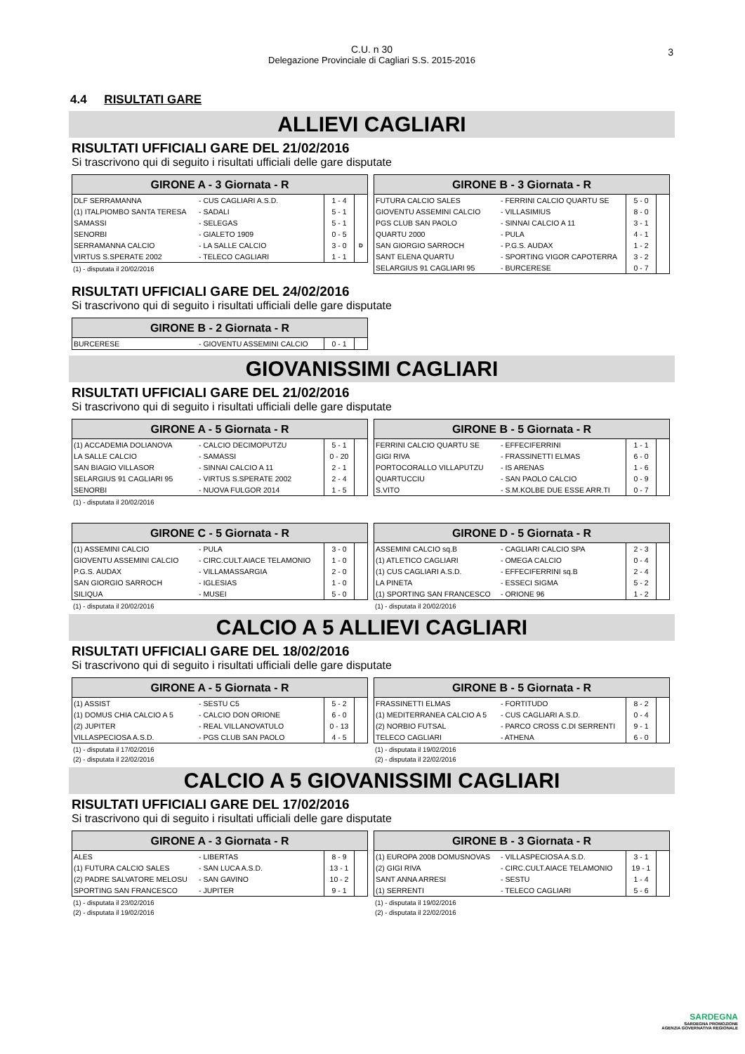C.U. n 30
Delegazione Provinciale di Cagliari S.S. 2015-2016
3
4.4 RISULTATI GARE
ALLIEVI CAGLIARI
RISULTATI UFFICIALI GARE DEL 21/02/2016
Si trascrivono qui di seguito i risultati ufficiali delle gare disputate
| GIRONE A - 3 Giornata - R | | | |
| --- | --- | --- | --- |
| DLF SERRAMANNA | - CUS CAGLIARI A.S.D. | 1 - 4 | |
| (1) ITALPIOMBO SANTA TERESA | - SADALI | 5 - 1 | |
| SAMASSI | - SELEGAS | 5 - 1 | |
| SENORBI | - GIALETO 1909 | 0 - 5 | |
| SERRAMANNA CALCIO | - LA SALLE CALCIO | 3 - 0 | D |
| VIRTUS S.SPERATE 2002 | - TELECO CAGLIARI | 1 - 1 | |
(1) - disputata il 20/02/2016
| GIRONE B - 3 Giornata - R | | | |
| --- | --- | --- | --- |
| FUTURA CALCIO SALES | - FERRINI CALCIO QUARTU SE | 5 - 0 | |
| GIOVENTU ASSEMINI CALCIO | - VILLASIMIUS | 8 - 0 | |
| PGS CLUB SAN PAOLO | - SINNAI CALCIO A 11 | 3 - 1 | |
| QUARTU 2000 | - PULA | 4 - 1 | |
| SAN GIORGIO SARROCH | - P.G.S. AUDAX | 1 - 2 | |
| SANT ELENA QUARTU | - SPORTING VIGOR CAPOTERRA | 3 - 2 | |
| SELARGIUS 91 CAGLIARI 95 | - BURCERESE | 0 - 7 | |
RISULTATI UFFICIALI GARE DEL 24/02/2016
Si trascrivono qui di seguito i risultati ufficiali delle gare disputate
| GIRONE B - 2 Giornata - R | | | |
| --- | --- | --- | --- |
| BURCERESE | - GIOVENTU ASSEMINI CALCIO | 0 - 1 | |
GIOVANISSIMI CAGLIARI
RISULTATI UFFICIALI GARE DEL 21/02/2016
Si trascrivono qui di seguito i risultati ufficiali delle gare disputate
| GIRONE A - 5 Giornata - R | | | |
| --- | --- | --- | --- |
| (1) ACCADEMIA DOLIANOVA | - CALCIO DECIMOPUTZU | 5 - 1 | |
| LA SALLE CALCIO | - SAMASSI | 0 - 20 | |
| SAN BIAGIO VILLASOR | - SINNAI CALCIO A 11 | 2 - 1 | |
| SELARGIUS 91 CAGLIARI 95 | - VIRTUS S.SPERATE 2002 | 2 - 4 | |
| SENORBI | - NUOVA FULGOR 2014 | 1 - 5 | |
(1) - disputata il 20/02/2016
| GIRONE B - 5 Giornata - R | | | |
| --- | --- | --- | --- |
| FERRINI CALCIO QUARTU SE | - EFFECIFERRINI | 1 - 1 | |
| GIGI RIVA | - FRASSINETTI ELMAS | 6 - 0 | |
| PORTOCORALLO VILLAPUTZU | - IS ARENAS | 1 - 6 | |
| QUARTUCCIU | - SAN PAOLO CALCIO | 0 - 9 | |
| S.VITO | - S.M.KOLBE DUE ESSE ARR.TI | 0 - 7 | |
| GIRONE C - 5 Giornata - R | | | |
| --- | --- | --- | --- |
| (1) ASSEMINI CALCIO | - PULA | 3 - 0 | |
| GIOVENTU ASSEMINI CALCIO | - CIRC.CULT.AIACE TELAMONIO | 1 - 0 | |
| P.G.S. AUDAX | - VILLAMASSARGIA | 2 - 0 | |
| SAN GIORGIO SARROCH | - IGLESIAS | 1 - 0 | |
| SILIQUA | - MUSEI | 5 - 0 | |
(1) - disputata il 20/02/2016
| GIRONE D - 5 Giornata - R | | | |
| --- | --- | --- | --- |
| ASSEMINI CALCIO sq.B | - CAGLIARI CALCIO SPA | 2 - 3 | |
| (1) ATLETICO CAGLIARI | - OMEGA CALCIO | 0 - 4 | |
| (1) CUS CAGLIARI A.S.D. | - EFFECIFERRINI sq.B | 2 - 4 | |
| LA PINETA | - ESSECI SIGMA | 5 - 2 | |
| (1) SPORTING SAN FRANCESCO | - ORIONE 96 | 1 - 2 | |
(1) - disputata il 20/02/2016
CALCIO A 5 ALLIEVI CAGLIARI
RISULTATI UFFICIALI GARE DEL 18/02/2016
Si trascrivono qui di seguito i risultati ufficiali delle gare disputate
| GIRONE A - 5 Giornata - R | | | |
| --- | --- | --- | --- |
| (1) ASSIST | - SESTU C5 | 5 - 2 | |
| (1) DOMUS CHIA CALCIO A 5 | - CALCIO DON ORIONE | 6 - 0 | |
| (2) JUPITER | - REAL VILLANOVATULO | 0 - 13 | |
| VILLASPECIOSA A.S.D. | - PGS CLUB SAN PAOLO | 4 - 5 | |
(1) - disputata il 17/02/2016
(2) - disputata il 22/02/2016
| GIRONE B - 5 Giornata - R | | | |
| --- | --- | --- | --- |
| FRASSINETTI ELMAS | - FORTITUDO | 8 - 2 | |
| (1) MEDITERRANEA CALCIO A 5 | - CUS CAGLIARI A.S.D. | 0 - 4 | |
| (2) NORBIO FUTSAL | - PARCO CROSS C.DI SERRENTI | 9 - 1 | |
| TELECO CAGLIARI | - ATHENA | 6 - 0 | |
(1) - disputata il 19/02/2016
(2) - disputata il 22/02/2016
CALCIO A 5 GIOVANISSIMI CAGLIARI
RISULTATI UFFICIALI GARE DEL 17/02/2016
Si trascrivono qui di seguito i risultati ufficiali delle gare disputate
| GIRONE A - 3 Giornata - R | | | |
| --- | --- | --- | --- |
| ALES | - LIBERTAS | 8 - 9 | |
| (1) FUTURA CALCIO SALES | - SAN LUCA A.S.D. | 13 - 1 | |
| (2) PADRE SALVATORE MELOSU | - SAN GAVINO | 10 - 2 | |
| SPORTING SAN FRANCESCO | - JUPITER | 9 - 1 | |
(1) - disputata il 23/02/2016
(2) - disputata il 19/02/2016
| GIRONE B - 3 Giornata - R | | | |
| --- | --- | --- | --- |
| (1) EUROPA 2008 DOMUSNOVAS | - VILLASPECIOSA A.S.D. | 3 - 1 | |
| (2) GIGI RIVA | - CIRC.CULT.AIACE TELAMONIO | 19 - 1 | |
| SANT ANNA ARRESI | - SESTU | 1 - 4 | |
| (1) SERRENTI | - TELECO CAGLIARI | 5 - 6 | |
(1) - disputata il 19/02/2016
(2) - disputata il 22/02/2016
SARDEGNA
SARDEGNA PROMOZIONE
AGENZIA GOVERNATIVA REGIONALE